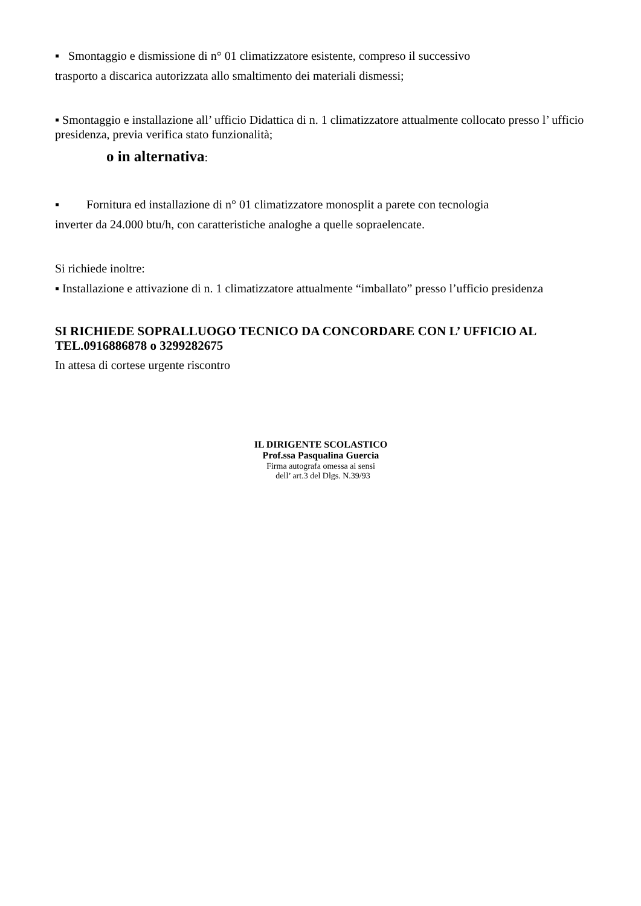▪ Smontaggio e dismissione di n° 01 climatizzatore esistente, compreso il successivo
trasporto a discarica autorizzata allo smaltimento dei materiali dismessi;
▪ Smontaggio e installazione all’ ufficio Didattica di n. 1 climatizzatore attualmente collocato presso l’ ufficio presidenza, previa verifica stato funzionalità;
o in alternativa:
▪ Fornitura ed installazione di n° 01 climatizzatore monosplit a parete con tecnologia
inverter da 24.000 btu/h, con caratteristiche analoghe a quelle sopraelencate.
Si richiede inoltre:
▪ Installazione e attivazione di n. 1 climatizzatore attualmente “imballato” presso l’ufficio presidenza
SI RICHIEDE SOPRALLUOGO TECNICO DA CONCORDARE CON L’ UFFICIO AL TEL.0916886878 o 3299282675
In attesa di cortese urgente riscontro
IL DIRIGENTE SCOLASTICO
Prof.ssa Pasqualina Guercia
Firma autografa omessa ai sensi
dell’ art.3 del Dlgs. N.39/93